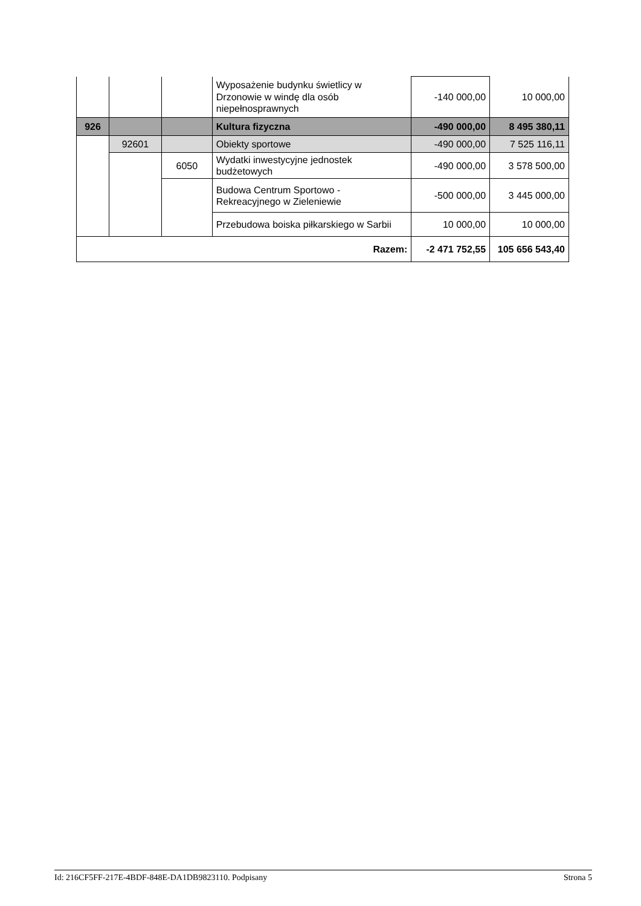| | | | Wyposażenie budynku świetlicy w Drzonowie w windę dla osób niepełnosprawnych | -140 000,00 | 10 000,00 |
| 926 | | | Kultura fizyczna | -490 000,00 | 8 495 380,11 |
| | 92601 | | Obiekty sportowe | -490 000,00 | 7 525 116,11 |
| | | 6050 | Wydatki inwestycyjne jednostek budżetowych | -490 000,00 | 3 578 500,00 |
| | | | Budowa Centrum Sportowo - Rekreacyjnego w Zieleniewie | -500 000,00 | 3 445 000,00 |
| | | | Przebudowa boiska piłkarskiego w Sarbii | 10 000,00 | 10 000,00 |
| Razem: | | | | -2 471 752,55 | 105 656 543,40 |
Id: 216CF5FF-217E-4BDF-848E-DA1DB9823110. Podpisany Strona 5